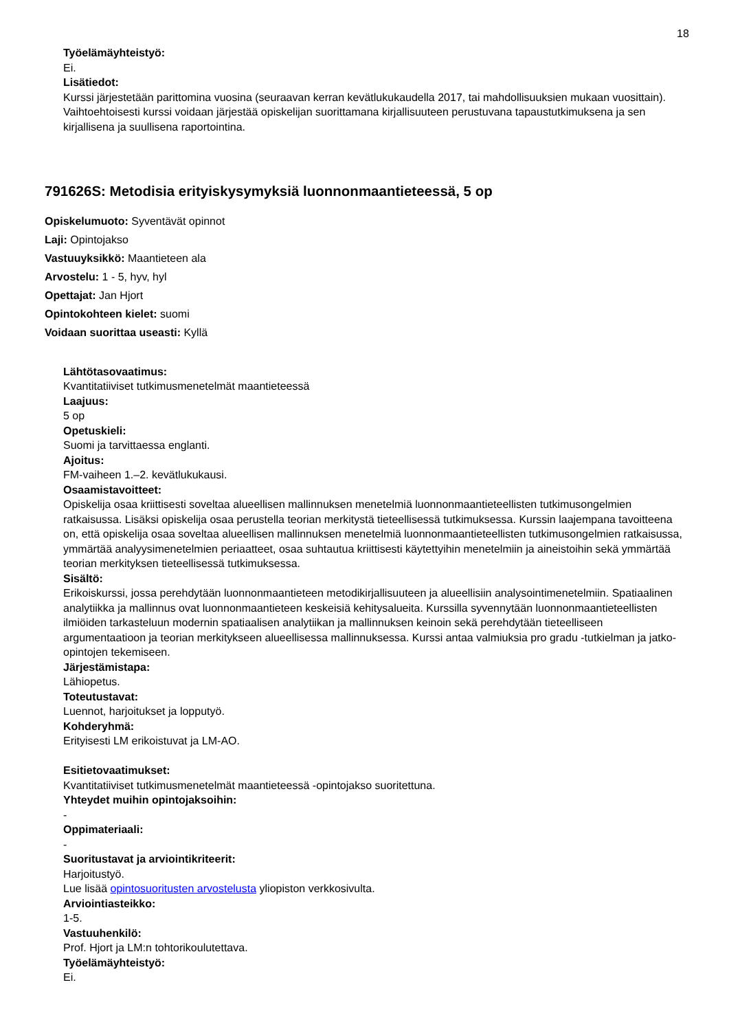18
Työelämäyhteistyö:
Ei.
Lisätiedot:
Kurssi järjestetään parittomina vuosina (seuraavan kerran kevätlukukaudella 2017, tai mahdollisuuksien mukaan vuosittain). Vaihtoehtoisesti kurssi voidaan järjestää opiskelijan suorittamana kirjallisuuteen perustuvana tapaustutkimuksena ja sen kirjallisena ja suullisena raportointina.
791626S: Metodisia erityiskysymyksiä luonnonmaantieteessä, 5 op
Opiskelumuoto: Syventävät opinnot
Laji: Opintojakso
Vastuuyksikkö: Maantieteen ala
Arvostelu: 1 - 5, hyv, hyl
Opettajat: Jan Hjort
Opintokohteen kielet: suomi
Voidaan suorittaa useasti: Kyllä
Lähtötasovaatimus:
Kvantitatiiviset tutkimusmenetelmät maantieteessä
Laajuus:
5 op
Opetuskieli:
Suomi ja tarvittaessa englanti.
Ajoitus:
FM-vaiheen 1.–2. kevätlukukausi.
Osaamistavoitteet:
Opiskelija osaa kriittisesti soveltaa alueellisen mallinnuksen menetelmiä luonnonmaantieteellisten tutkimusongelmien ratkaisussa. Lisäksi opiskelija osaa perustella teorian merkitystä tieteellisessä tutkimuksessa. Kurssin laajempana tavoitteena on, että opiskelija osaa soveltaa alueellisen mallinnuksen menetelmiä luonnonmaantieteellisten tutkimusongelmien ratkaisussa, ymmärtää analyysimenetelmien periaatteet, osaa suhtautua kriittisesti käytettyihin menetelmiin ja aineistoihin sekä ymmärtää teorian merkityksen tieteellisessä tutkimuksessa.
Sisältö:
Erikoiskurssi, jossa perehdytään luonnonmaantieteen metodikirjallisuuteen ja alueellisiin analysointimenetelmiin. Spatiaalinen analytiikka ja mallinnus ovat luonnonmaantieteen keskeisiä kehitysalueita. Kurssilla syvennytään luonnonmaantieteellisten ilmiöiden tarkasteluun modernin spatiaalisen analytiikan ja mallinnuksen keinoin sekä perehdytään tieteelliseen argumentaatioon ja teorian merkitykseen alueellisessa mallinnuksessa. Kurssi antaa valmiuksia pro gradu -tutkielman ja jatko-opintojen tekemiseen.
Järjestämistapa:
Lähiopetus.
Toteutustavat:
Luennot, harjoitukset ja lopputyö.
Kohderyhmä:
Erityisesti LM erikoistuvat ja LM-AO.
Esitietovaatimukset:
Kvantitatiiviset tutkimusmenetelmät maantieteessä -opintojakso suoritettuna.
Yhteydet muihin opintojaksoihin:
-
Oppimateriaali:
-
Suoritustavat ja arviointikriteerit:
Harjoitustyö.
Lue lisää opintosuoritusten arvostelusta yliopiston verkkosivulta.
Arviointiasteikko:
1-5.
Vastuuhenkilö:
Prof. Hjort ja LM:n tohtorikoulutettava.
Työelämäyhteistyö:
Ei.